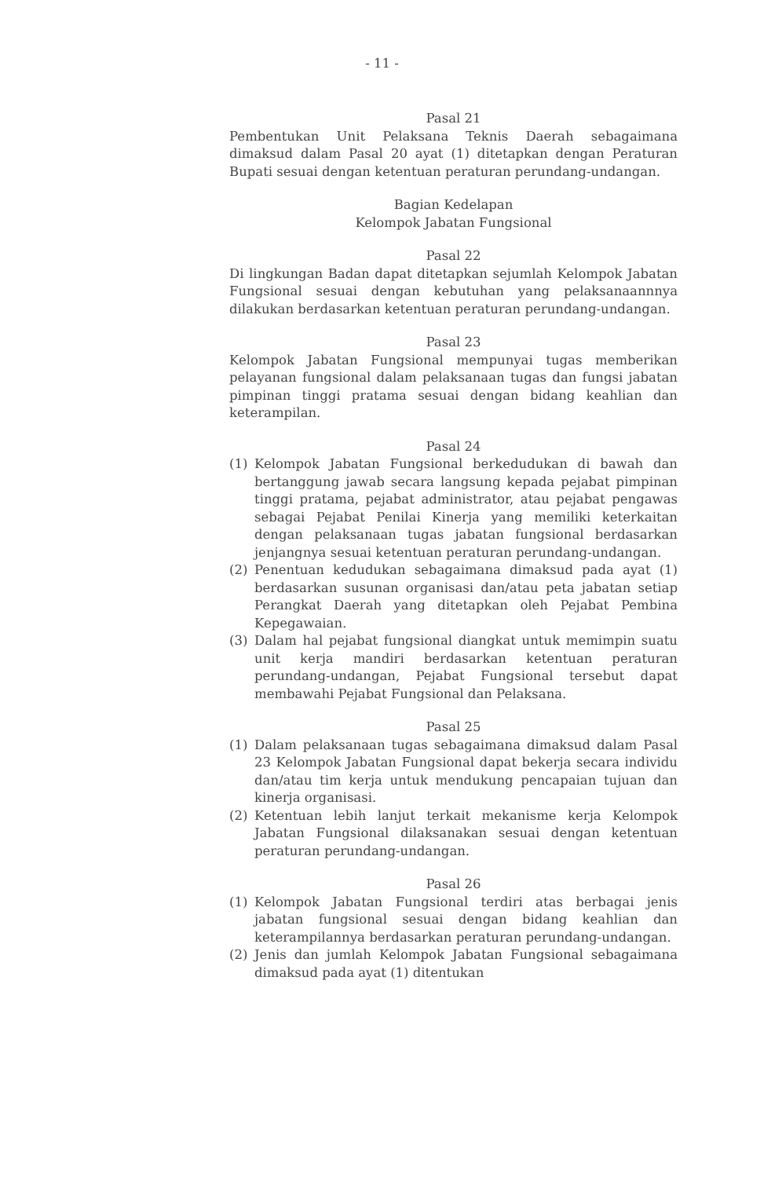- 11 -
Pasal 21
Pembentukan Unit Pelaksana Teknis Daerah sebagaimana dimaksud dalam Pasal 20 ayat (1) ditetapkan dengan Peraturan Bupati sesuai dengan ketentuan peraturan perundang-undangan.
Bagian Kedelapan
Kelompok Jabatan Fungsional
Pasal 22
Di lingkungan Badan dapat ditetapkan sejumlah Kelompok Jabatan Fungsional sesuai dengan kebutuhan yang pelaksanaannnya dilakukan berdasarkan ketentuan peraturan perundang-undangan.
Pasal 23
Kelompok Jabatan Fungsional mempunyai tugas memberikan pelayanan fungsional dalam pelaksanaan tugas dan fungsi jabatan pimpinan tinggi pratama sesuai dengan bidang keahlian dan keterampilan.
Pasal 24
(1) Kelompok Jabatan Fungsional berkedudukan di bawah dan bertanggung jawab secara langsung kepada pejabat pimpinan tinggi pratama, pejabat administrator, atau pejabat pengawas sebagai Pejabat Penilai Kinerja yang memiliki keterkaitan dengan pelaksanaan tugas jabatan fungsional berdasarkan jenjangnya sesuai ketentuan peraturan perundang-undangan.
(2) Penentuan kedudukan sebagaimana dimaksud pada ayat (1) berdasarkan susunan organisasi dan/atau peta jabatan setiap Perangkat Daerah yang ditetapkan oleh Pejabat Pembina Kepegawaian.
(3) Dalam hal pejabat fungsional diangkat untuk memimpin suatu unit kerja mandiri berdasarkan ketentuan peraturan perundang-undangan, Pejabat Fungsional tersebut dapat membawahi Pejabat Fungsional dan Pelaksana.
Pasal 25
(1) Dalam pelaksanaan tugas sebagaimana dimaksud dalam Pasal 23 Kelompok Jabatan Fungsional dapat bekerja secara individu dan/atau tim kerja untuk mendukung pencapaian tujuan dan kinerja organisasi.
(2) Ketentuan lebih lanjut terkait mekanisme kerja Kelompok Jabatan Fungsional dilaksanakan sesuai dengan ketentuan peraturan perundang-undangan.
Pasal 26
(1) Kelompok Jabatan Fungsional terdiri atas berbagai jenis jabatan fungsional sesuai dengan bidang keahlian dan keterampilannya berdasarkan peraturan perundang-undangan.
(2) Jenis dan jumlah Kelompok Jabatan Fungsional sebagaimana dimaksud pada ayat (1) ditentukan